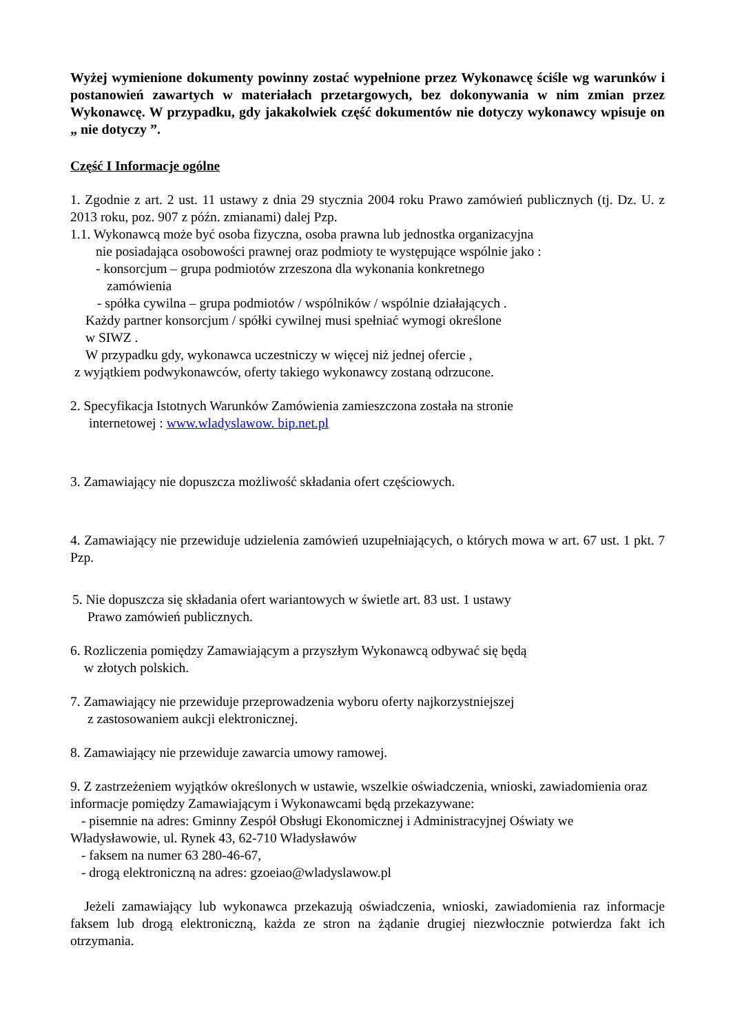Wyżej wymienione dokumenty powinny zostać wypełnione przez Wykonawcę ściśle wg warunków i postanowień zawartych w materiałach przetargowych, bez dokonywania w nim zmian przez Wykonawcę. W przypadku, gdy jakakolwiek część dokumentów nie dotyczy wykonawcy wpisuje on „ nie dotyczy ”.
Część I Informacje ogólne
1. Zgodnie z art. 2 ust. 11 ustawy z dnia 29 stycznia 2004 roku Prawo zamówień publicznych (tj. Dz. U. z 2013 roku, poz. 907 z późn. zmianami) dalej Pzp.
1.1. Wykonawcą może być osoba fizyczna, osoba prawna lub jednostka organizacyjna
nie posiadająca osobowości prawnej oraz podmioty te występujące wspólnie jako :
- konsorcjum – grupa podmiotów zrzeszona dla wykonania konkretnego
zamówienia
- spółka cywilna – grupa podmiotów / wspólników / wspólnie działających .
Każdy partner konsorcjum / spółki cywilnej musi spełniać wymogi określone
w SIWZ .
W przypadku gdy, wykonawca uczestniczy w więcej niż jednej ofercie ,
z wyjątkiem podwykonawców, oferty takiego wykonawcy zostaną odrzucone.
2. Specyfikacja Istotnych Warunków Zamówienia zamieszczona została na stronie
internetowej : www.wladyslawow. bip.net.pl
3. Zamawiający nie dopuszcza możliwość składania ofert częściowych.
4. Zamawiający nie przewiduje udzielenia zamówień uzupełniających, o których mowa w art. 67 ust. 1 pkt. 7 Pzp.
5. Nie dopuszcza się składania ofert wariantowych w świetle art. 83 ust. 1 ustawy
Prawo zamówień publicznych.
6. Rozliczenia pomiędzy Zamawiającym a przyszłym Wykonawcą odbywać się będą
w złotych polskich.
7. Zamawiający nie przewiduje przeprowadzenia wyboru oferty najkorzystniejszej
z zastosowaniem aukcji elektronicznej.
8. Zamawiający nie przewiduje zawarcia umowy ramowej.
9. Z zastrzeżeniem wyjątków określonych w ustawie, wszelkie oświadczenia, wnioski, zawiadomienia oraz informacje pomiędzy Zamawiającym i Wykonawcami będą przekazywane:
- pisemnie na adres: Gminny Zespół Obsługi Ekonomicznej i Administracyjnej Oświaty we
Władysławowie, ul. Rynek 43, 62-710 Władysławów
- faksem na numer 63 280-46-67,
- drogą elektroniczną na adres: gzoeiao@wladyslawow.pl
Jeżeli zamawiający lub wykonawca przekazują oświadczenia, wnioski, zawiadomienia raz informacje faksem lub drogą elektroniczną, każda ze stron na żądanie drugiej niezwłocznie potwierdza fakt ich otrzymania.